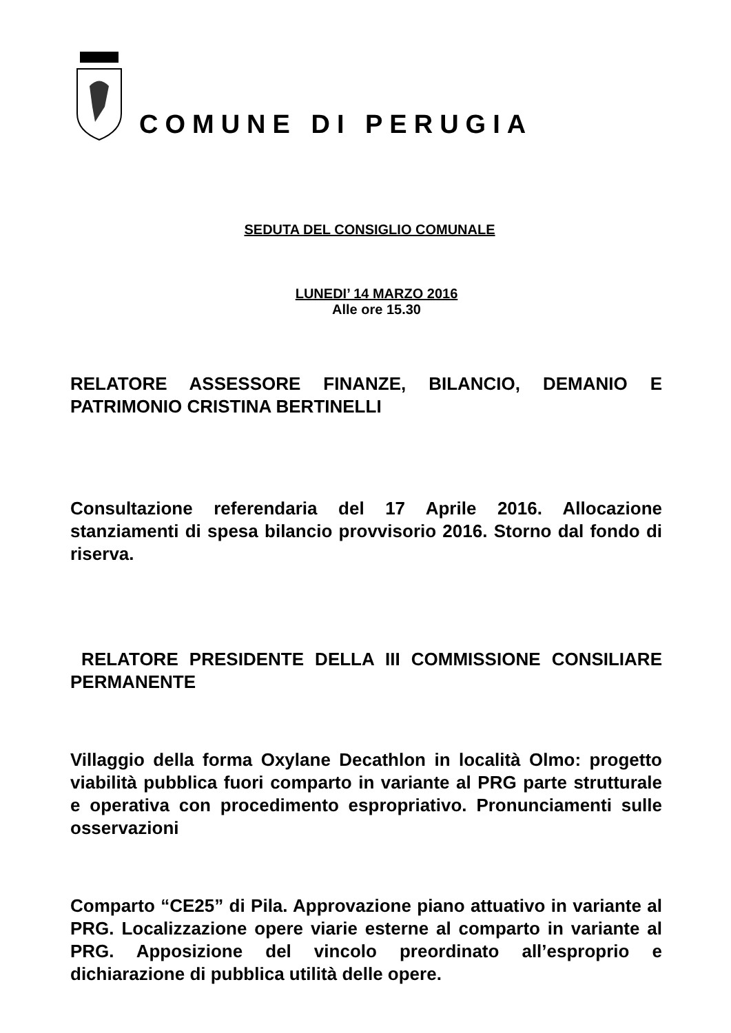COMUNE DI PERUGIA
SEDUTA DEL CONSIGLIO COMUNALE
LUNEDI’ 14 MARZO 2016
Alle ore 15.30
RELATORE ASSESSORE FINANZE, BILANCIO, DEMANIO E PATRIMONIO CRISTINA BERTINELLI
Consultazione referendaria del 17 Aprile 2016. Allocazione stanziamenti di spesa bilancio provvisorio 2016. Storno dal fondo di riserva.
RELATORE PRESIDENTE DELLA III COMMISSIONE CONSILIARE PERMANENTE
Villaggio della forma Oxylane Decathlon in località Olmo: progetto viabilità pubblica fuori comparto in variante al PRG parte strutturale e operativa con procedimento espropriativo. Pronunciamenti sulle osservazioni
Comparto “CE25” di Pila. Approvazione piano attuativo in variante al PRG. Localizzazione opere viarie esterne al comparto in variante al PRG. Apposizione del vincolo preordinato all’esproprio e dichiarazione di pubblica utilità delle opere.